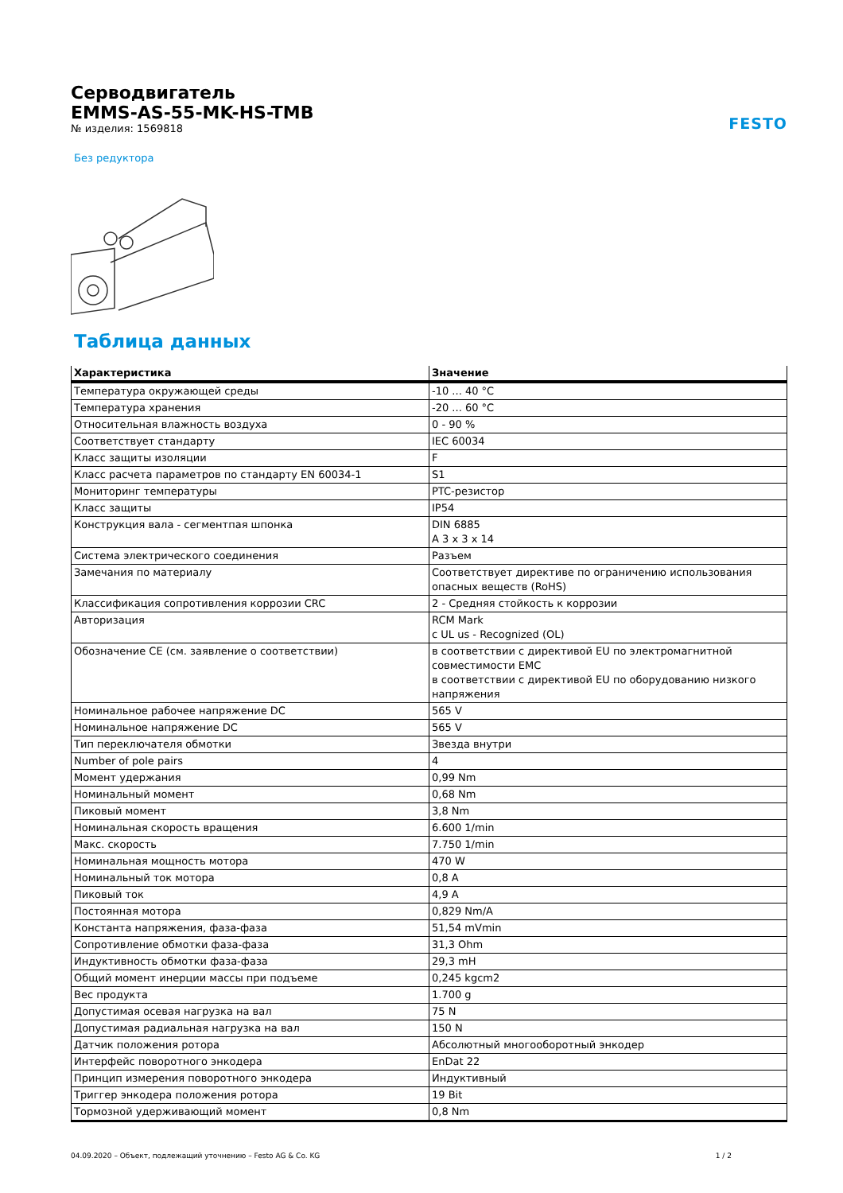Серводвигатель
EMMS-AS-55-MK-HS-TMB
№ изделия: 1569818
FESTO
Без редуктора
Таблица данных
| Характеристика | Значение |
| --- | --- |
| Температура окружающей среды | -10 ... 40 °C |
| Температура хранения | -20 ... 60 °C |
| Относительная влажность воздуха | 0 - 90 % |
| Соответствует стандарту | IEC 60034 |
| Класс защиты изоляции | F |
| Класс расчета параметров по стандарту EN 60034-1 | S1 |
| Мониторинг температуры | PTC-резистор |
| Класс защиты | IP54 |
| Конструкция вала - сегментпая шпонка | DIN 6885 A 3 x 3 x 14 |
| Система электрического соединения | Разъем |
| Замечания по материалу | Соответствует директиве по ограничению использования опасных веществ (RoHS) |
| Классификация сопротивления коррозии CRC | 2 - Средняя стойкость к коррозии |
| Авторизация | RCM Mark c UL us - Recognized (OL) |
| Обозначение CE (см. заявление о соответствии) | в соответствии с директивой EU по электромагнитной совместимости EMC в соответствии с директивой EU по оборудованию низкого напряжения |
| Номинальное рабочее напряжение DC | 565 V |
| Номинальное напряжение DC | 565 V |
| Тип переключателя обмотки | Звезда внутри |
| Number of pole pairs | 4 |
| Момент удержания | 0,99 Nm |
| Номинальный момент | 0,68 Nm |
| Пиковый момент | 3,8 Nm |
| Номинальная скорость вращения | 6.600 1/min |
| Макс. скорость | 7.750 1/min |
| Номинальная мощность мотора | 470 W |
| Номинальный ток мотора | 0,8 A |
| Пиковый ток | 4,9 A |
| Постоянная мотора | 0,829 Nm/A |
| Константа напряжения, фаза-фаза | 51,54 mVmin |
| Сопротивление обмотки фаза-фаза | 31,3 Ohm |
| Индуктивность обмотки фаза-фаза | 29,3 mH |
| Общий момент инерции массы при подъеме | 0,245 kgcm2 |
| Вес продукта | 1.700 g |
| Допустимая осевая нагрузка на вал | 75 N |
| Допустимая радиальная нагрузка на вал | 150 N |
| Датчик положения ротора | Абсолютный многооборотный энкодер |
| Интерфейс поворотного энкодера | EnDat 22 |
| Принцип измерения поворотного энкодера | Индуктивный |
| Триггер энкодера положения ротора | 19 Bit |
| Тормозной удерживающий момент | 0,8 Nm |
04.09.2020 – Объект, подлежащий уточнению – Festo AG & Co. KG 1 / 2